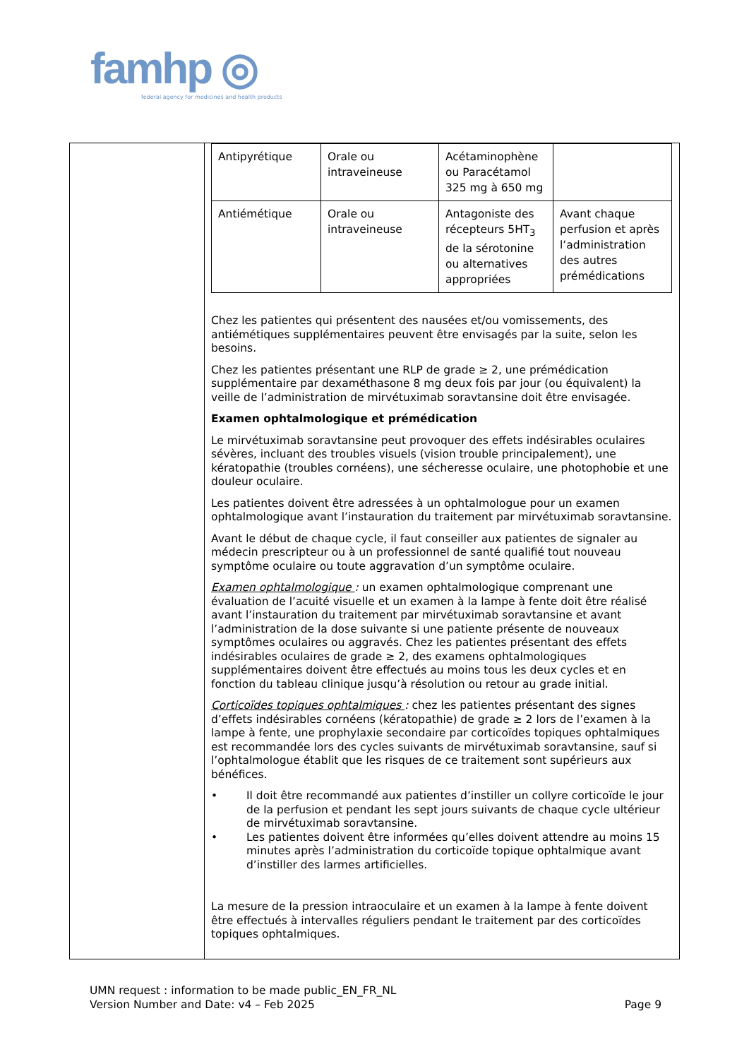famhp ◎
federal agency for medicines and health products
| Antipyrétique | Orale ou intraveineuse | Acétaminophène ou Paracétamol 325 mg à 650 mg | |
| Antiémétique | Orale ou intraveineuse | Antagoniste des récepteurs 5HT<sub>3</sub> de la sérotonine ou alternatives appropriées | Avant chaque perfusion et après l’administration des autres prémédications |
Chez les patientes qui présentent des nausées et/ou vomissements, des antiémétiques supplémentaires peuvent être envisagés par la suite, selon les besoins.
Chez les patientes présentant une RLP de grade ≥ 2, une prémédication supplémentaire par dexaméthasone 8 mg deux fois par jour (ou équivalent) la veille de l’administration de mirvétuximab soravtansine doit être envisagée.
Examen ophtalmologique et prémédication
Le mirvétuximab soravtansine peut provoquer des effets indésirables oculaires sévères, incluant des troubles visuels (vision trouble principalement), une kératopathie (troubles cornéens), une sécheresse oculaire, une photophobie et une douleur oculaire.
Les patientes doivent être adressées à un ophtalmologue pour un examen ophtalmologique avant l’instauration du traitement par mirvétuximab soravtansine.
Avant le début de chaque cycle, il faut conseiller aux patientes de signaler au médecin prescripteur ou à un professionnel de santé qualifié tout nouveau symptôme oculaire ou toute aggravation d’un symptôme oculaire.
Examen ophtalmologique : un examen ophtalmologique comprenant une évaluation de l’acuité visuelle et un examen à la lampe à fente doit être réalisé avant l’instauration du traitement par mirvétuximab soravtansine et avant l’administration de la dose suivante si une patiente présente de nouveaux symptômes oculaires ou aggravés. Chez les patientes présentant des effets indésirables oculaires de grade ≥ 2, des examens ophtalmologiques supplémentaires doivent être effectués au moins tous les deux cycles et en fonction du tableau clinique jusqu’à résolution ou retour au grade initial.
Corticoïdes topiques ophtalmiques : chez les patientes présentant des signes d’effets indésirables cornéens (kératopathie) de grade ≥ 2 lors de l’examen à la lampe à fente, une prophylaxie secondaire par corticoïdes topiques ophtalmiques est recommandée lors des cycles suivants de mirvétuximab soravtansine, sauf si l’ophtalmologue établit que les risques de ce traitement sont supérieurs aux bénéfices.
• Il doit être recommandé aux patientes d’instiller un collyre corticoïde le jour de la perfusion et pendant les sept jours suivants de chaque cycle ultérieur de mirvétuximab soravtansine.
• Les patientes doivent être informées qu’elles doivent attendre au moins 15 minutes après l’administration du corticoïde topique ophtalmique avant d’instiller des larmes artificielles.
La mesure de la pression intraoculaire et un examen à la lampe à fente doivent être effectués à intervalles réguliers pendant le traitement par des corticoïdes topiques ophtalmiques.
UMN request : information to be made public_EN_FR_NL
Version Number and Date: v4 – Feb 2025 Page 9